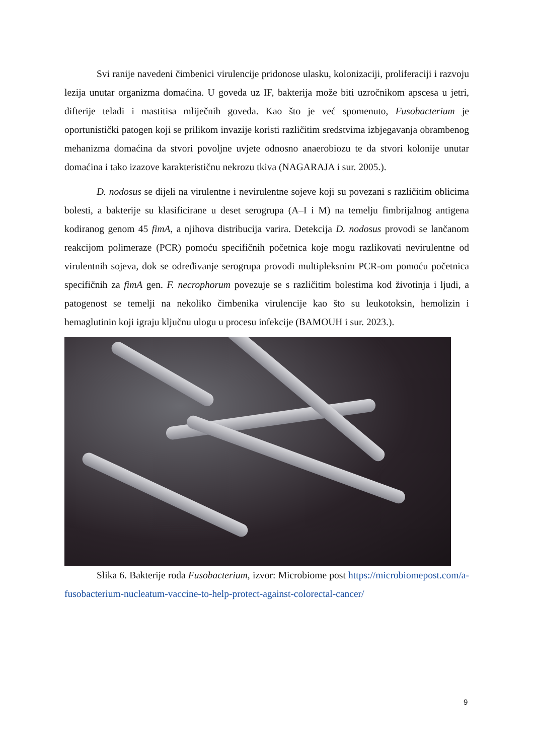Svi ranije navedeni čimbenici virulencije pridonose ulasku, kolonizaciji, proliferaciji i razvoju lezija unutar organizma domaćina. U goveda uz IF, bakterija može biti uzročnikom apscesa u jetri, difterije teladi i mastitisa mliječnih goveda. Kao što je već spomenuto, Fusobacterium je oportunistički patogen koji se prilikom invazije koristi različitim sredstvima izbjegavanja obrambenog mehanizma domaćina da stvori povoljne uvjete odnosno anaerobiozu te da stvori kolonije unutar domaćina i tako izazove karakterističnu nekrozu tkiva (NAGARAJA i sur. 2005.).
D. nodosus se dijeli na virulentne i nevirulentne sojeve koji su povezani s različitim oblicima bolesti, a bakterije su klasificirane u deset serogrupa (A–I i M) na temelju fimbrijalnog antigena kodiranog genom 45 fimA, a njihova distribucija varira. Detekcija D. nodosus provodi se lančanom reakcijom polimeraze (PCR) pomoću specifičnih početnica koje mogu razlikovati nevirulentne od virulentnih sojeva, dok se određivanje serogrupa provodi multipleksnim PCR-om pomoću početnica specifičnih za fimA gen. F. necrophorum povezuje se s različitim bolestima kod životinja i ljudi, a patogenost se temelji na nekoliko čimbenika virulencije kao što su leukotoksin, hemolizin i hemaglutinin koji igraju ključnu ulogu u procesu infekcije (BAMOUH i sur. 2023.).
Slika 6. Bakterije roda Fusobacterium, izvor: Microbiome post https://microbiomepost.com/a-fusobacterium-nucleatum-vaccine-to-help-protect-against-colorectal-cancer/
9